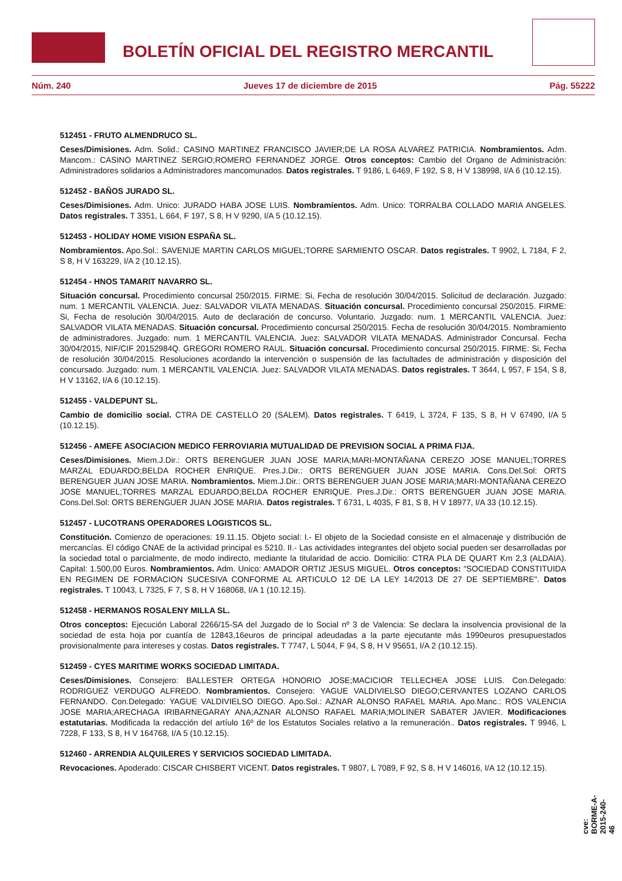BOLETÍN OFICIAL DEL REGISTRO MERCANTIL
Núm. 240 Jueves 17 de diciembre de 2015 Pág. 55222
512451 - FRUTO ALMENDRUCO SL.
Ceses/Dimisiones. Adm. Solid.: CASINO MARTINEZ FRANCISCO JAVIER;DE LA ROSA ALVAREZ PATRICIA. Nombramientos. Adm. Mancom.: CASINO MARTINEZ SERGIO;ROMERO FERNANDEZ JORGE. Otros conceptos: Cambio del Organo de Administración: Administradores solidarios a Administradores mancomunados. Datos registrales. T 9186, L 6469, F 192, S 8, H V 138998, I/A 6 (10.12.15).
512452 - BAÑOS JURADO SL.
Ceses/Dimisiones. Adm. Unico: JURADO HABA JOSE LUIS. Nombramientos. Adm. Unico: TORRALBA COLLADO MARIA ANGELES. Datos registrales. T 3351, L 664, F 197, S 8, H V 9290, I/A 5 (10.12.15).
512453 - HOLIDAY HOME VISION ESPAÑA SL.
Nombramientos. Apo.Sol.: SAVENIJE MARTIN CARLOS MIGUEL;TORRE SARMIENTO OSCAR. Datos registrales. T 9902, L 7184, F 2, S 8, H V 163229, I/A 2 (10.12.15).
512454 - HNOS TAMARIT NAVARRO SL.
Situación concursal. Procedimiento concursal 250/2015. FIRME: Si, Fecha de resolución 30/04/2015. Solicitud de declaración. Juzgado: num. 1 MERCANTIL VALENCIA. Juez: SALVADOR VILATA MENADAS. Situación concursal. Procedimiento concursal 250/2015. FIRME: Si, Fecha de resolución 30/04/2015. Auto de declaración de concurso. Voluntario. Juzgado: num. 1 MERCANTIL VALENCIA. Juez: SALVADOR VILATA MENADAS. Situación concursal. Procedimiento concursal 250/2015. Fecha de resolución 30/04/2015. Nombramiento de administradores. Juzgado: num. 1 MERCANTIL VALENCIA. Juez: SALVADOR VILATA MENADAS. Administrador Concursal. Fecha 30/04/2015, NIF/CIF 20152984Q. GREGORI ROMERO RAUL. Situación concursal. Procedimiento concursal 250/2015. FIRME: Si, Fecha de resolución 30/04/2015. Resoluciones acordando la intervención o suspensión de las factultades de administración y disposición del concursado. Juzgado: num. 1 MERCANTIL VALENCIA. Juez: SALVADOR VILATA MENADAS. Datos registrales. T 3644, L 957, F 154, S 8, H V 13162, I/A 6 (10.12.15).
512455 - VALDEPUNT SL.
Cambio de domicilio social. CTRA DE CASTELLO 20 (SALEM). Datos registrales. T 6419, L 3724, F 135, S 8, H V 67490, I/A 5 (10.12.15).
512456 - AMEFE ASOCIACION MEDICO FERROVIARIA MUTUALIDAD DE PREVISION SOCIAL A PRIMA FIJA.
Ceses/Dimisiones. Miem.J.Dir.: ORTS BERENGUER JUAN JOSE MARIA;MARI-MONTAÑANA CEREZO JOSE MANUEL;TORRES MARZAL EDUARDO;BELDA ROCHER ENRIQUE. Pres.J.Dir.: ORTS BERENGUER JUAN JOSE MARIA. Cons.Del.Sol: ORTS BERENGUER JUAN JOSE MARIA. Nombramientos. Miem.J.Dir.: ORTS BERENGUER JUAN JOSE MARIA;MARI-MONTAÑANA CEREZO JOSE MANUEL;TORRES MARZAL EDUARDO;BELDA ROCHER ENRIQUE. Pres.J.Dir.: ORTS BERENGUER JUAN JOSE MARIA. Cons.Del.Sol: ORTS BERENGUER JUAN JOSE MARIA. Datos registrales. T 6731, L 4035, F 81, S 8, H V 18977, I/A 33 (10.12.15).
512457 - LUCOTRANS OPERADORES LOGISTICOS SL.
Constitución. Comienzo de operaciones: 19.11.15. Objeto social: I.- El objeto de la Sociedad consiste en el almacenaje y distribución de mercancías. El código CNAE de la actividad principal es 5210. II.- Las actividades integrantes del objeto social pueden ser desarrolladas por la sociedad total o parcialmente, de modo indirecto, mediante la titularidad de accio. Domicilio: CTRA PLA DE QUART Km 2,3 (ALDAIA). Capital: 1.500,00 Euros. Nombramientos. Adm. Unico: AMADOR ORTIZ JESUS MIGUEL. Otros conceptos: "SOCIEDAD CONSTITUIDA EN REGIMEN DE FORMACION SUCESIVA CONFORME AL ARTICULO 12 DE LA LEY 14/2013 DE 27 DE SEPTIEMBRE". Datos registrales. T 10043, L 7325, F 7, S 8, H V 168068, I/A 1 (10.12.15).
512458 - HERMANOS ROSALENY MILLA SL.
Otros conceptos: Ejecución Laboral 2266/15-SA del Juzgado de lo Social nº 3 de Valencia: Se declara la insolvencia provisional de la sociedad de esta hoja por cuantía de 12843,16euros de principal adeudadas a la parte ejecutante más 1990euros presupuestados provisionalmente para intereses y costas. Datos registrales. T 7747, L 5044, F 94, S 8, H V 95651, I/A 2 (10.12.15).
512459 - CYES MARITIME WORKS SOCIEDAD LIMITADA.
Ceses/Dimisiones. Consejero: BALLESTER ORTEGA HONORIO JOSE;MACICIOR TELLECHEA JOSE LUIS. Con.Delegado: RODRIGUEZ VERDUGO ALFREDO. Nombramientos. Consejero: YAGUE VALDIVIELSO DIEGO;CERVANTES LOZANO CARLOS FERNANDO. Con.Delegado: YAGUE VALDIVIELSO DIEGO. Apo.Sol.: AZNAR ALONSO RAFAEL MARIA. Apo.Manc.: ROS VALENCIA JOSE MARIA;ARECHAGA IRIBARNEGARAY ANA;AZNAR ALONSO RAFAEL MARIA;MOLINER SABATER JAVIER. Modificaciones estatutarias. Modificada la redacción del artíulo 16º de los Estatutos Sociales relativo a la remuneración.. Datos registrales. T 9946, L 7228, F 133, S 8, H V 164768, I/A 5 (10.12.15).
512460 - ARRENDIA ALQUILERES Y SERVICIOS SOCIEDAD LIMITADA.
Revocaciones. Apoderado: CISCAR CHISBERT VICENT. Datos registrales. T 9807, L 7089, F 92, S 8, H V 146016, I/A 12 (10.12.15).
cve: BORME-A-2015-240-46